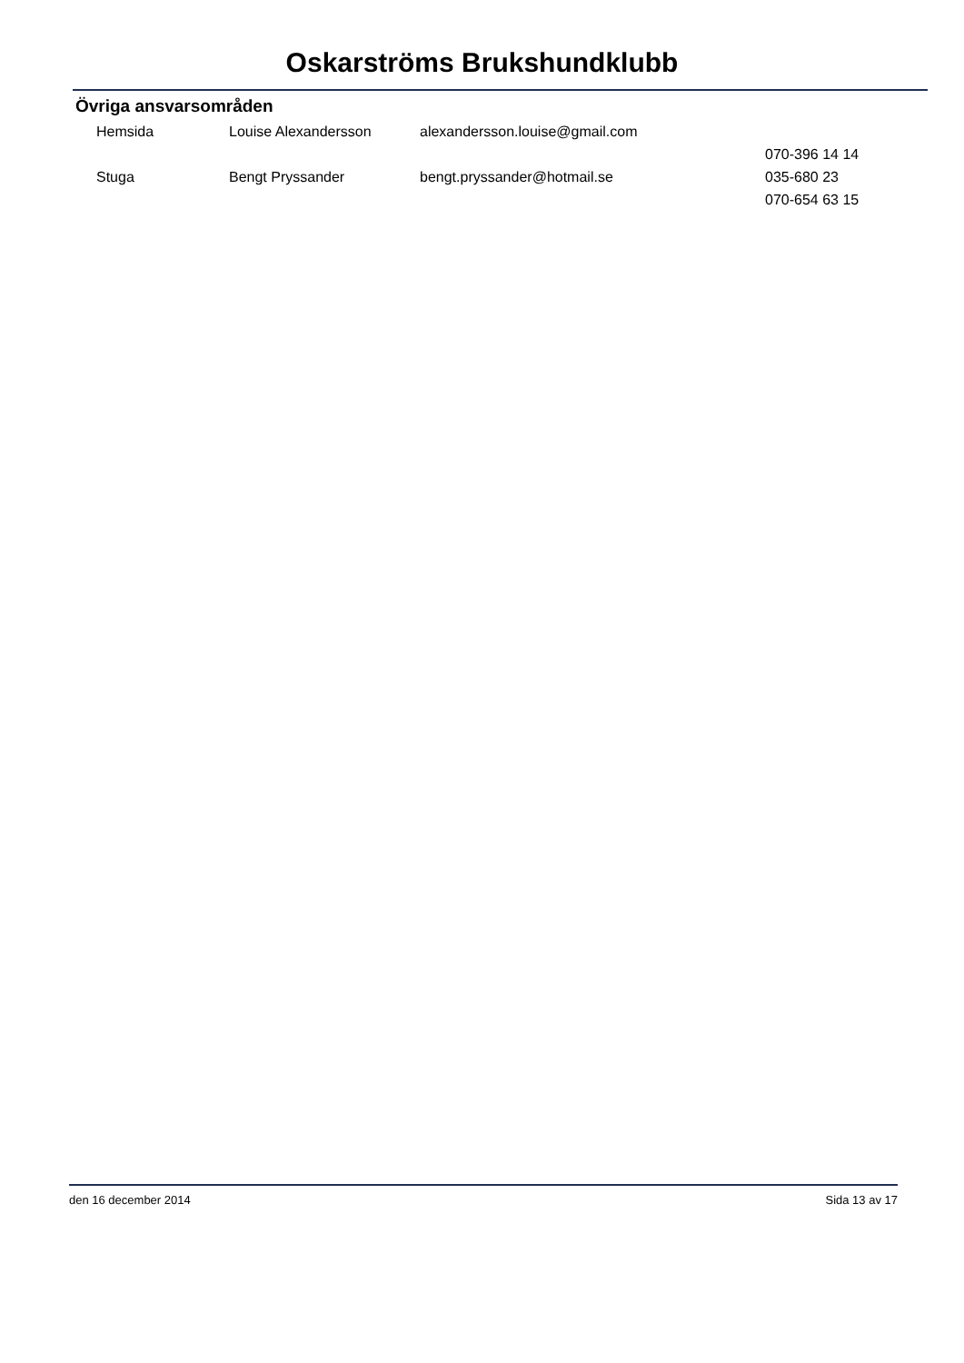Oskarströms Brukshundklubb
Övriga ansvarsområden
| Hemsida | Louise Alexandersson | alexandersson.louise@gmail.com | |
| | | | 070-396 14 14 |
| Stuga | Bengt Pryssander | bengt.pryssander@hotmail.se | 035-680 23 |
| | | | 070-654 63 15 |
den 16 december 2014 Sida 13 av 17